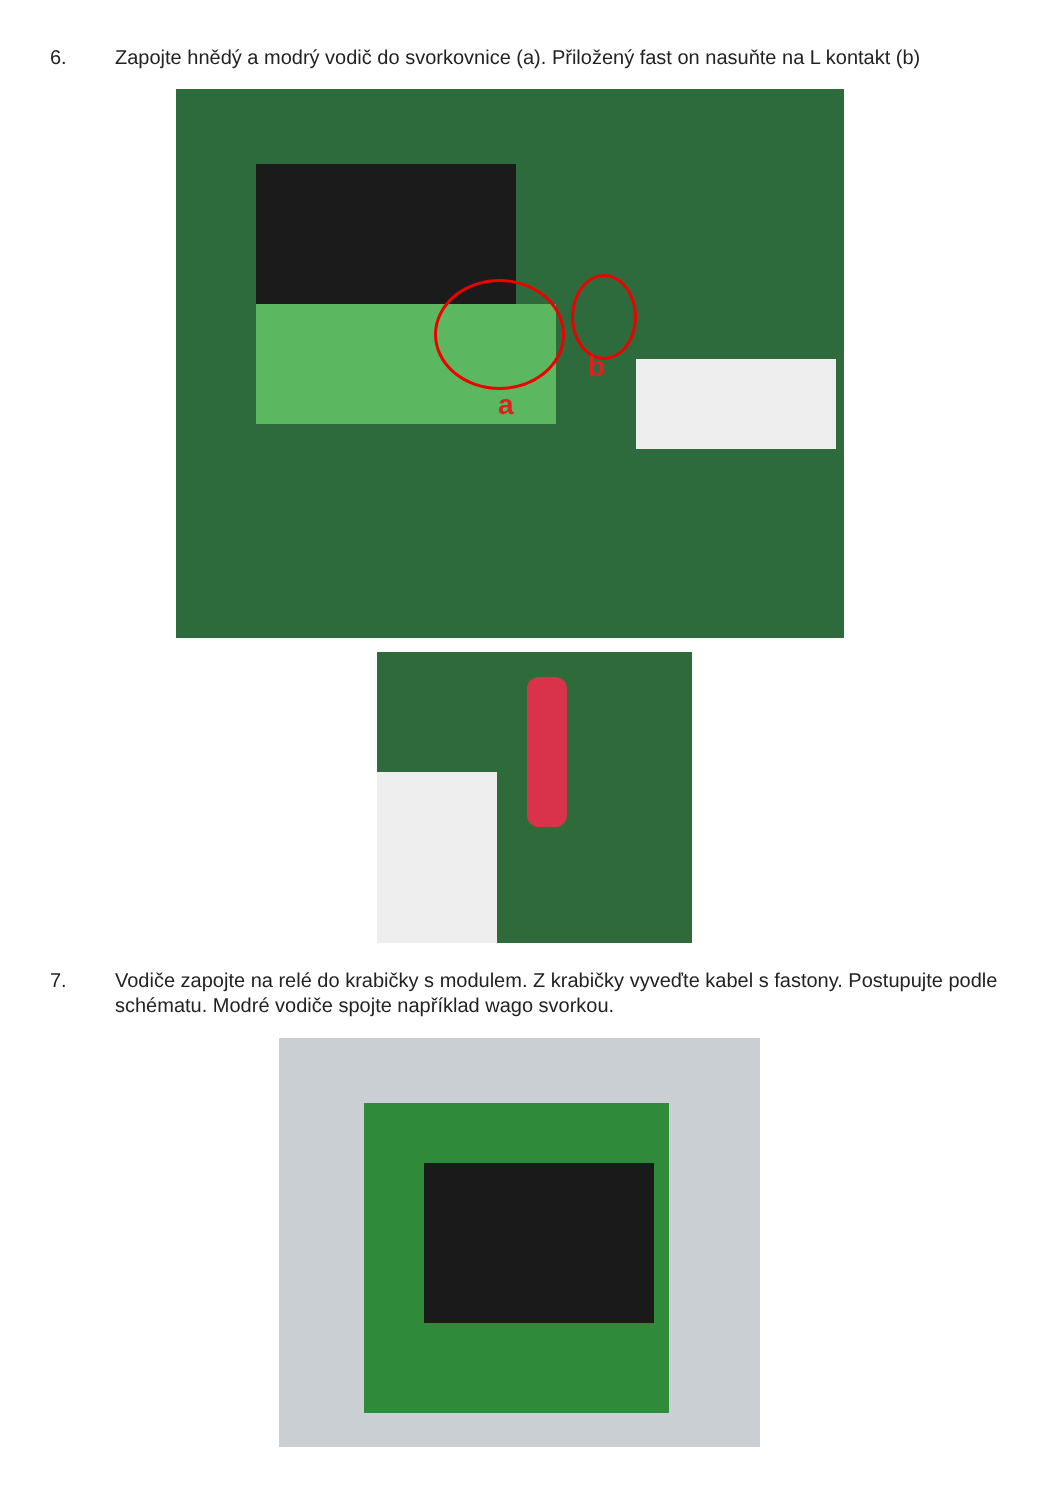6. Zapojte hnědý a modrý vodič do svorkovnice (a). Přiložený fast on nasuňte na L kontakt (b)
a
b
7. Vodiče zapojte na relé do krabičky s modulem. Z krabičky vyveďte kabel s fastony. Postupujte podle schématu. Modré vodiče spojte například wago svorkou.